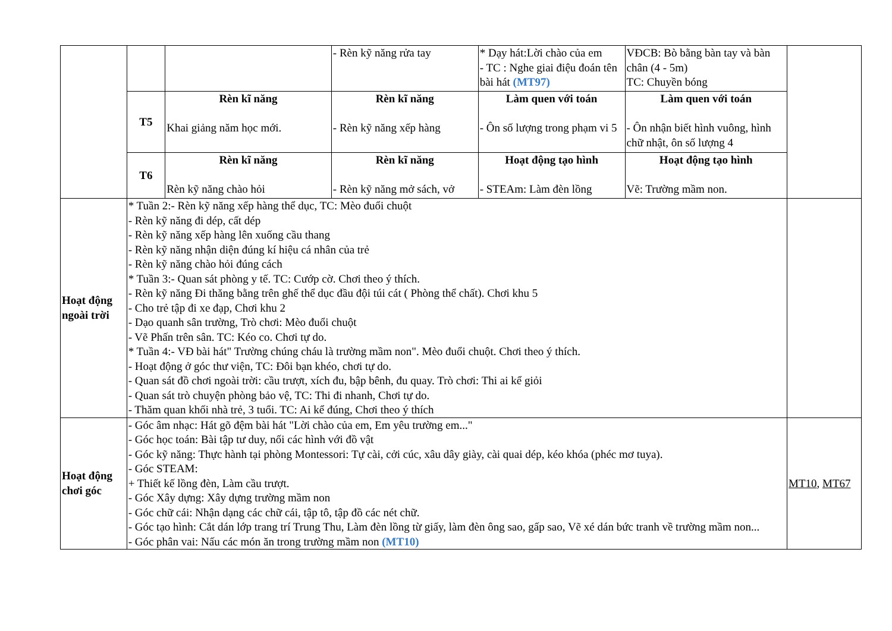| | | | - Rèn kỹ năng rửa tay | * Dạy hát:Lời chào của em - TC : Nghe giai điệu đoán tên bài hát (MT97) | VĐCB: Bò bằng bàn tay và bàn chân (4 - 5m) TC: Chuyền bóng | |
| | T5 | Rèn kĩ năng Khai giảng năm học mới. | Rèn kĩ năng - Rèn kỹ năng xếp hàng | Làm quen với toán - Ôn số lượng trong phạm vi 5 | Làm quen với toán - Ôn nhận biết hình vuông, hình chữ nhật, ôn số lượng 4 | |
| | T6 | Rèn kĩ năng Rèn kỹ năng chào hỏi | Rèn kĩ năng - Rèn kỹ năng mở sách, vở | Hoạt động tạo hình - STEAm: Làm đèn lồng | Hoạt động tạo hình Vẽ: Trường mầm non. | |
| Hoạt động ngoài trời | * Tuần 2:- Rèn kỹ năng xếp hàng thể dục, TC: Mèo đuổi chuột - Rèn kỹ năng đi dép, cất dép - Rèn kỹ năng xếp hàng lên xuống cầu thang - Rèn kỹ năng nhận diện đúng kí hiệu cá nhân của trẻ - Rèn kỹ năng chào hỏi đúng cách * Tuần 3:- Quan sát phòng y tế. TC: Cướp cờ. Chơi theo ý thích. - Rèn kỹ năng Đi thăng bằng trên ghế thể dục đầu đội túi cát ( Phòng thể chất). Chơi khu 5 - Cho trẻ tập đi xe đạp, Chơi khu 2 - Dạo quanh sân trường, Trò chơi: Mèo đuổi chuột - Vẽ Phấn trên sân. TC: Kéo co. Chơi tự do. * Tuần 4:- VĐ bài hát" Trường chúng cháu là trường mầm non". Mèo đuổi chuột. Chơi theo ý thích. - Hoạt động ở góc thư viện, TC: Đôi bạn khéo, chơi tự do. - Quan sát đồ chơi ngoài trời: cầu trượt, xích đu, bập bênh, đu quay. Trò chơi: Thi ai kể giỏi - Quan sát trò chuyện phòng bảo vệ, TC: Thi đi nhanh, Chơi tự do. - Thăm quan khối nhà trẻ, 3 tuổi. TC: Ai kể đúng, Chơi theo ý thích | | | | | |
| Hoạt động chơi góc | - Góc âm nhạc: Hát gõ đệm bài hát "Lời chào của em, Em yêu trường em..." - Góc học toán: Bài tập tư duy, nối các hình với đồ vật - Góc kỹ năng: Thực hành tại phòng Montessori: Tự cài, cởi cúc, xâu dây giày, cài quai dép, kéo khóa (phéc mơ tuya). - Góc STEAM: + Thiết kế lồng đèn, Làm cầu trượt. - Góc Xây dựng: Xây dựng trường mầm non - Góc chữ cái: Nhận dạng các chữ cái, tập tô, tập đồ các nét chữ. - Góc tạo hình: Cắt dán lớp trang trí Trung Thu, Làm đèn lồng từ giấy, làm đèn ông sao, gấp sao, Vẽ xé dán bức tranh về trường mầm non... - Góc phân vai: Nấu các món ăn trong trường mầm non (MT10) | | | | | MT10 , MT67 |